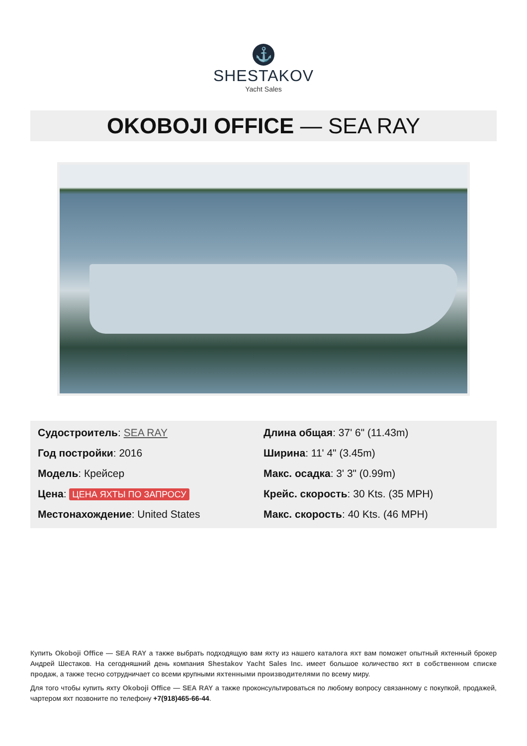⚓
SHESTAKOV
Yacht Sales
OKOBOJI OFFICE — SEA RAY
Судостроитель: SEA RAY
Год постройки: 2016
Модель: Крейсер
Цена: ЦЕНА ЯХТЫ ПО ЗАПРОСУ
Местонахождение: United States
Длина общая: 37' 6" (11.43m)
Ширина: 11' 4" (3.45m)
Макс. осадка: 3' 3" (0.99m)
Крейс. скорость: 30 Kts. (35 MPH)
Макс. скорость: 40 Kts. (46 MPH)
Купить Okoboji Office — SEA RAY а также выбрать подходящую вам яхту из нашего каталога яхт вам поможет опытный яхтенный брокер Андрей Шестаков. На сегодняшний день компания Shestakov Yacht Sales Inc. имеет большое количество яхт в собственном списке продаж, а также тесно сотрудничает со всеми крупными яхтенными производителями по всему миру.
Для того чтобы купить яхту Okoboji Office — SEA RAY а также проконсультироваться по любому вопросу связанному с покупкой, продажей, чартером яхт позвоните по телефону +7(918)465-66-44.